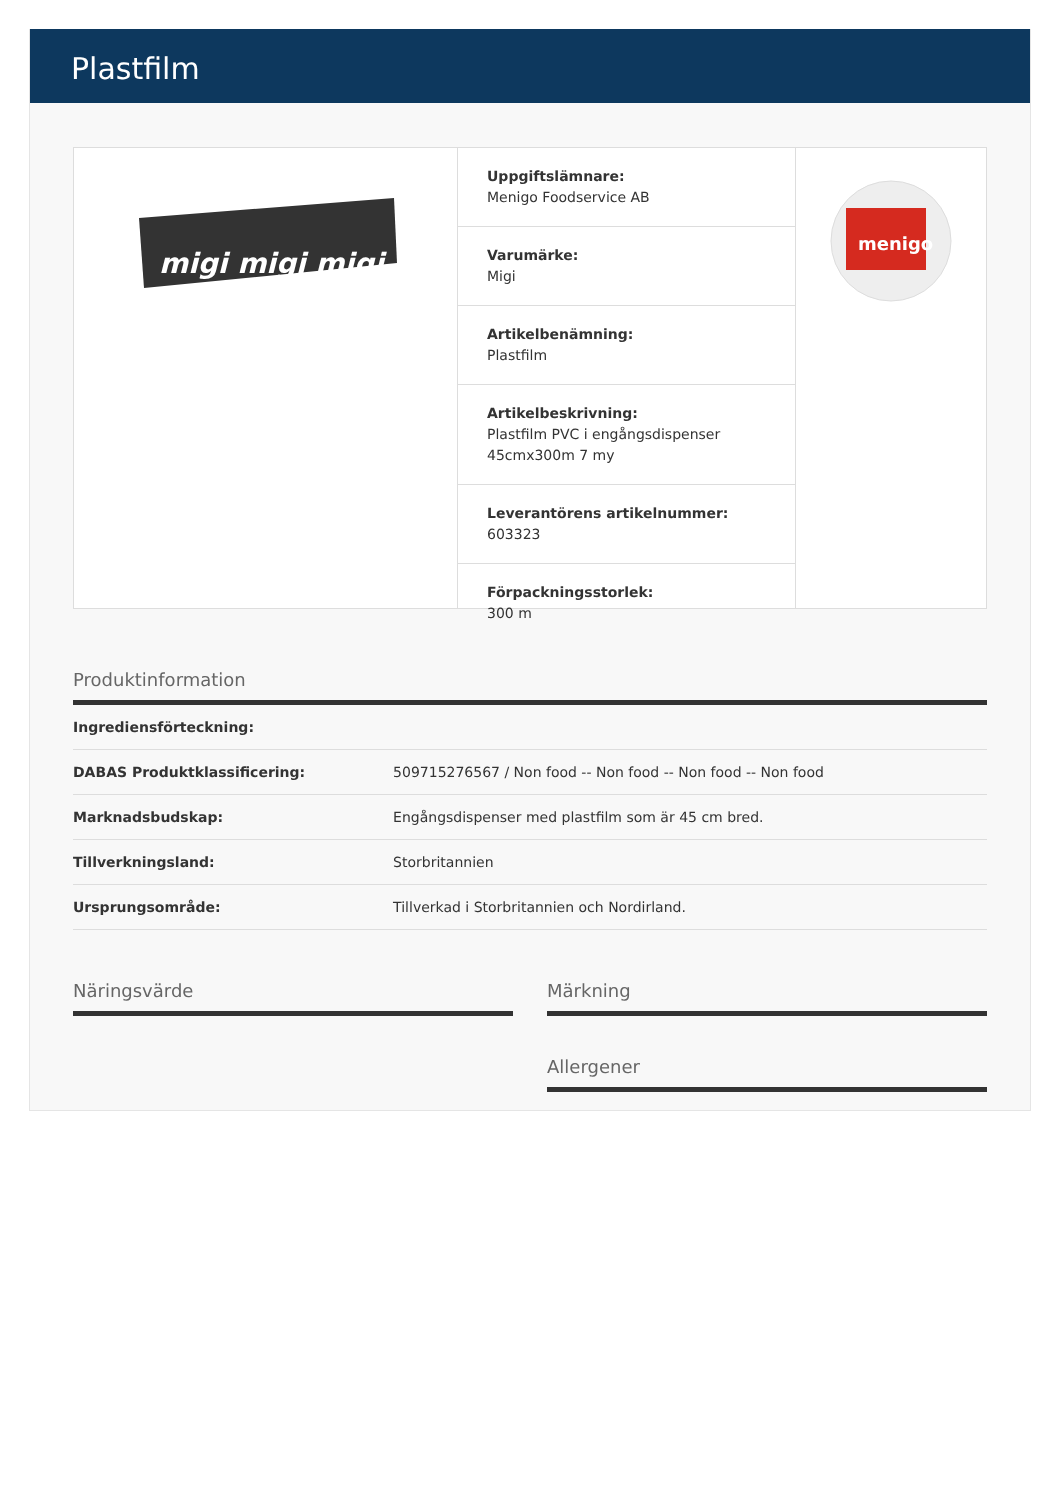Plastfilm
migi migi migi
Uppgiftslämnare:
Menigo Foodservice AB
Varumärke:
Migi
Artikelbenämning:
Plastfilm
Artikelbeskrivning:
Plastfilm PVC i engångsdispenser 45cmx300m 7 my
Leverantörens artikelnummer:
603323
Förpackningsstorlek:
300 m
menigo
Produktinformation
| Ingrediensförteckning: | |
| DABAS Produktklassificering: | 509715276567 / Non food -- Non food -- Non food -- Non food |
| Marknadsbudskap: | Engångsdispenser med plastfilm som är 45 cm bred. |
| Tillverkningsland: | Storbritannien |
| Ursprungsområde: | Tillverkad i Storbritannien och Nordirland. |
Näringsvärde Märkning
Allergener